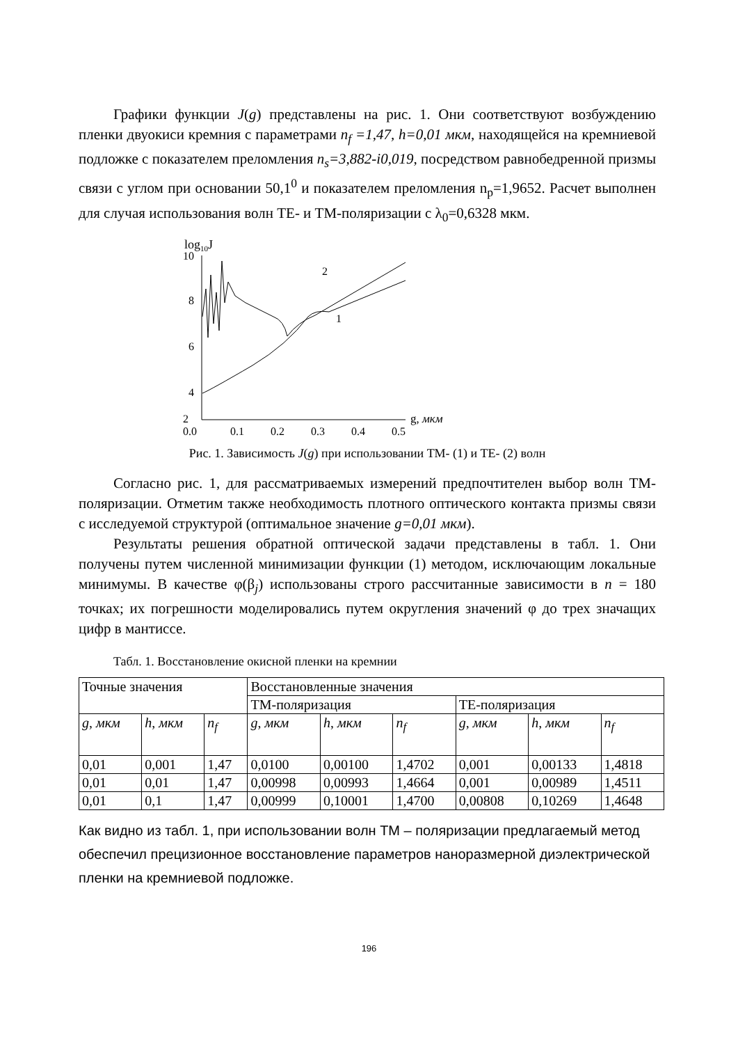Графики функции J(g) представлены на рис. 1. Они соответствуют возбуждению пленки двуокиси кремния с параметрами n<sub>f</sub> =1,47, h=0,01 мкм, находящейся на кремниевой подложке с показателем преломления n<sub>s</sub>=3,882-i0,019, посредством равнобедренной призмы связи с углом при основании 50,1<sup>0</sup> и показателем преломления n<sub>p</sub>=1,9652. Расчет выполнен для случая использования волн TE- и TM-поляризации с λ<sub>0</sub>=0,6328 мкм.
log10J
10
8
6
4
2
0.0
0.1
0.2
0.3
0.4
0.5
g, мкм
2
1
Рис. 1. Зависимость J(g) при использовании ТМ- (1) и TE- (2) волн
Согласно рис. 1, для рассматриваемых измерений предпочтителен выбор волн TM-поляризации. Отметим также необходимость плотного оптического контакта призмы связи с исследуемой структурой (оптимальное значение g=0,01 мкм).
Результаты решения обратной оптической задачи представлены в табл. 1. Они получены путем численной минимизации функции (1) методом, исключающим локальные минимумы. В качестве φ(β<sub>j</sub>) использованы строго рассчитанные зависимости в n = 180 точках; их погрешности моделировались путем округления значений φ до трех значащих цифр в мантиссе.
Табл. 1. Восстановление окисной пленки на кремнии
| Точные значения | | | Восстановленные значения | | | | | |
| --- | --- | --- | --- | --- | --- | --- | --- | --- |
| | | | TM-поляризация | | | TE-поляризация | | |
| g , мкм | h , мкм | n<sub>f</sub> | g , мкм | h , мкм | n<sub>f</sub> | g , мкм | h , мкм | n<sub>f</sub> |
| 0,01 | 0,001 | 1,47 | 0,0100 | 0,00100 | 1,4702 | 0,001 | 0,00133 | 1,4818 |
| 0,01 | 0,01 | 1,47 | 0,00998 | 0,00993 | 1,4664 | 0,001 | 0,00989 | 1,4511 |
| 0,01 | 0,1 | 1,47 | 0,00999 | 0,10001 | 1,4700 | 0,00808 | 0,10269 | 1,4648 |
Как видно из табл. 1, при использовании волн ТМ – поляризации предлагаемый метод обеспечил прецизионное восстановление параметров наноразмерной диэлектрической пленки на кремниевой подложке.
196